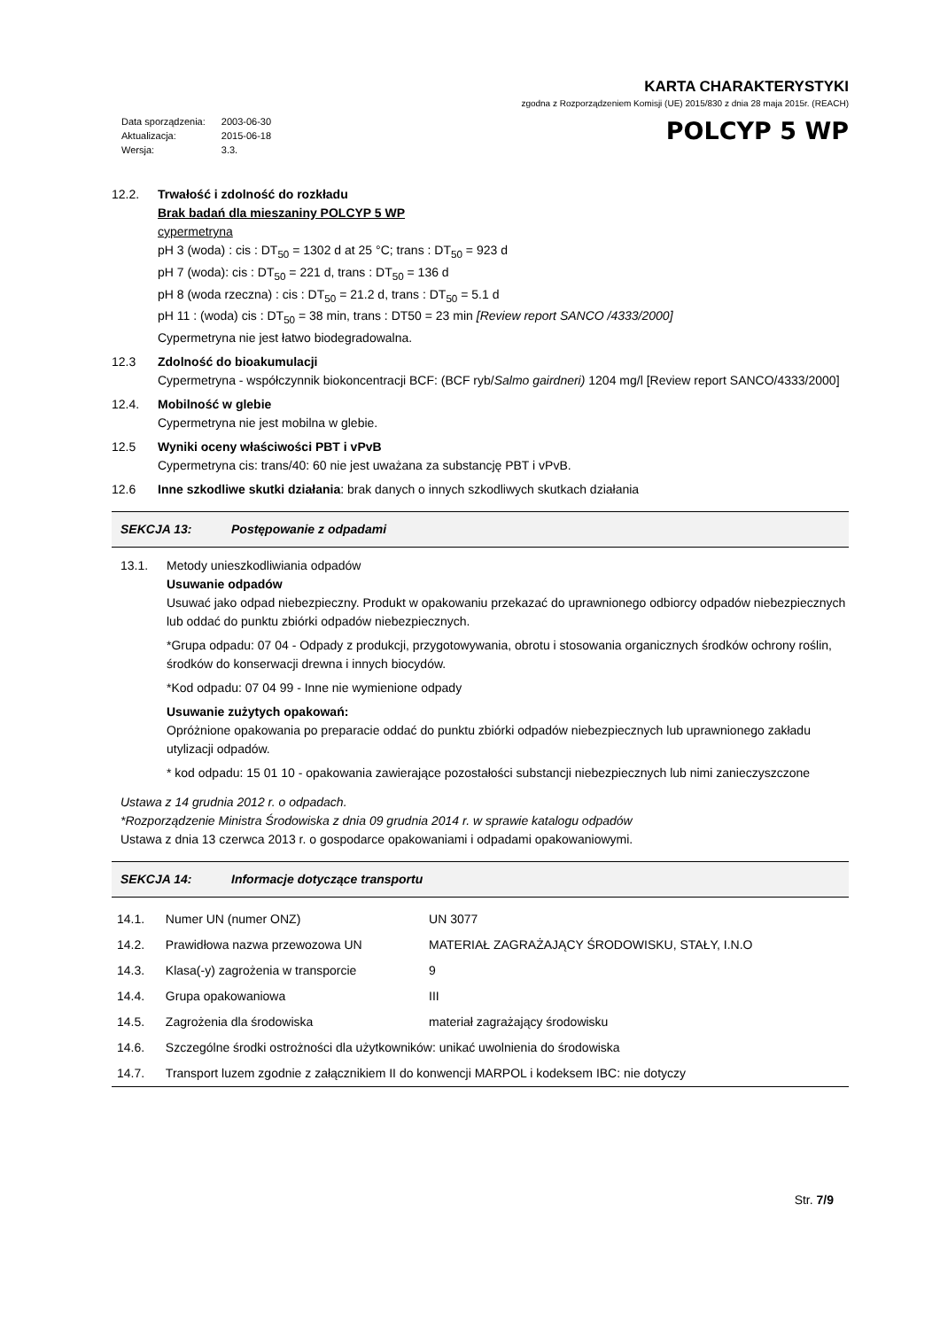KARTA CHARAKTERYSTYKI
zgodna z Rozporządzeniem Komisji (UE) 2015/830 z dnia 28 maja 2015r. (REACH)
| Data sporządzenia: | 2003-06-30 |
| Aktualizacja: | 2015-06-18 |
| Wersja: | 3.3. |
POLCYP 5 WP
12.2. Trwałość i zdolność do rozkładu
Brak badań dla mieszaniny POLCYP 5 WP
cypermetryna
pH 3 (woda) : cis : DT<sub>50</sub> = 1302 d at 25 °C; trans : DT<sub>50</sub> = 923 d
pH 7 (woda): cis : DT<sub>50</sub> = 221 d, trans : DT<sub>50</sub> = 136 d
pH 8 (woda rzeczna) : cis : DT<sub>50</sub> = 21.2 d, trans : DT<sub>50</sub> = 5.1 d
pH 11 : (woda) cis : DT<sub>50</sub> = 38 min, trans : DT50 = 23 min [Review report SANCO /4333/2000]
Cypermetryna nie jest łatwo biodegradowalna.
12.3 Zdolność do bioakumulacji
Cypermetryna - współczynnik biokoncentracji BCF: (BCF ryb/Salmo gairdneri) 1204 mg/l [Review report SANCO/4333/2000]
12.4. Mobilność w glebie
Cypermetryna nie jest mobilna w glebie.
12.5 Wyniki oceny właściwości PBT i vPvB
Cypermetryna cis: trans/40: 60 nie jest uważana za substancję PBT i vPvB.
12.6 Inne szkodliwe skutki działania: brak danych o innych szkodliwych skutkach działania
SEKCJA 13: Postępowanie z odpadami
13.1. Metody unieszkodliwiania odpadów
Usuwanie odpadów
Usuwać jako odpad niebezpieczny. Produkt w opakowaniu przekazać do uprawnionego odbiorcy odpadów niebezpiecznych lub oddać do punktu zbiórki odpadów niebezpiecznych.
*Grupa odpadu: 07 04 - Odpady z produkcji, przygotowywania, obrotu i stosowania organicznych środków ochrony roślin, środków do konserwacji drewna i innych biocydów.
*Kod odpadu: 07 04 99 - Inne nie wymienione odpady
Usuwanie zużytych opakowań:
Opróżnione opakowania po preparacie oddać do punktu zbiórki odpadów niebezpiecznych lub uprawnionego zakładu utylizacji odpadów.
* kod odpadu: 15 01 10 - opakowania zawierające pozostałości substancji niebezpiecznych lub nimi zanieczyszczone
Ustawa z 14 grudnia 2012 r. o odpadach.
*Rozporządzenie Ministra Środowiska z dnia 09 grudnia 2014 r. w sprawie katalogu odpadów
Ustawa z dnia 13 czerwca 2013 r. o gospodarce opakowaniami i odpadami opakowaniowymi.
SEKCJA 14: Informacje dotyczące transportu
| 14.1. | Numer UN (numer ONZ) | UN 3077 |
| 14.2. | Prawidłowa nazwa przewozowa UN | MATERIAŁ ZAGRAŻAJĄCY ŚRODOWISKU, STAŁY, I.N.O |
| 14.3. | Klasa(-y) zagrożenia w transporcie | 9 |
| 14.4. | Grupa opakowaniowa | III |
| 14.5. | Zagrożenia dla środowiska | materiał zagrażający środowisku |
| 14.6. | Szczególne środki ostrożności dla użytkowników: unikać uwolnienia do środowiska | |
| 14.7. | Transport luzem zgodnie z załącznikiem II do konwencji MARPOL i kodeksem IBC: nie dotyczy | |
Str. 7/9